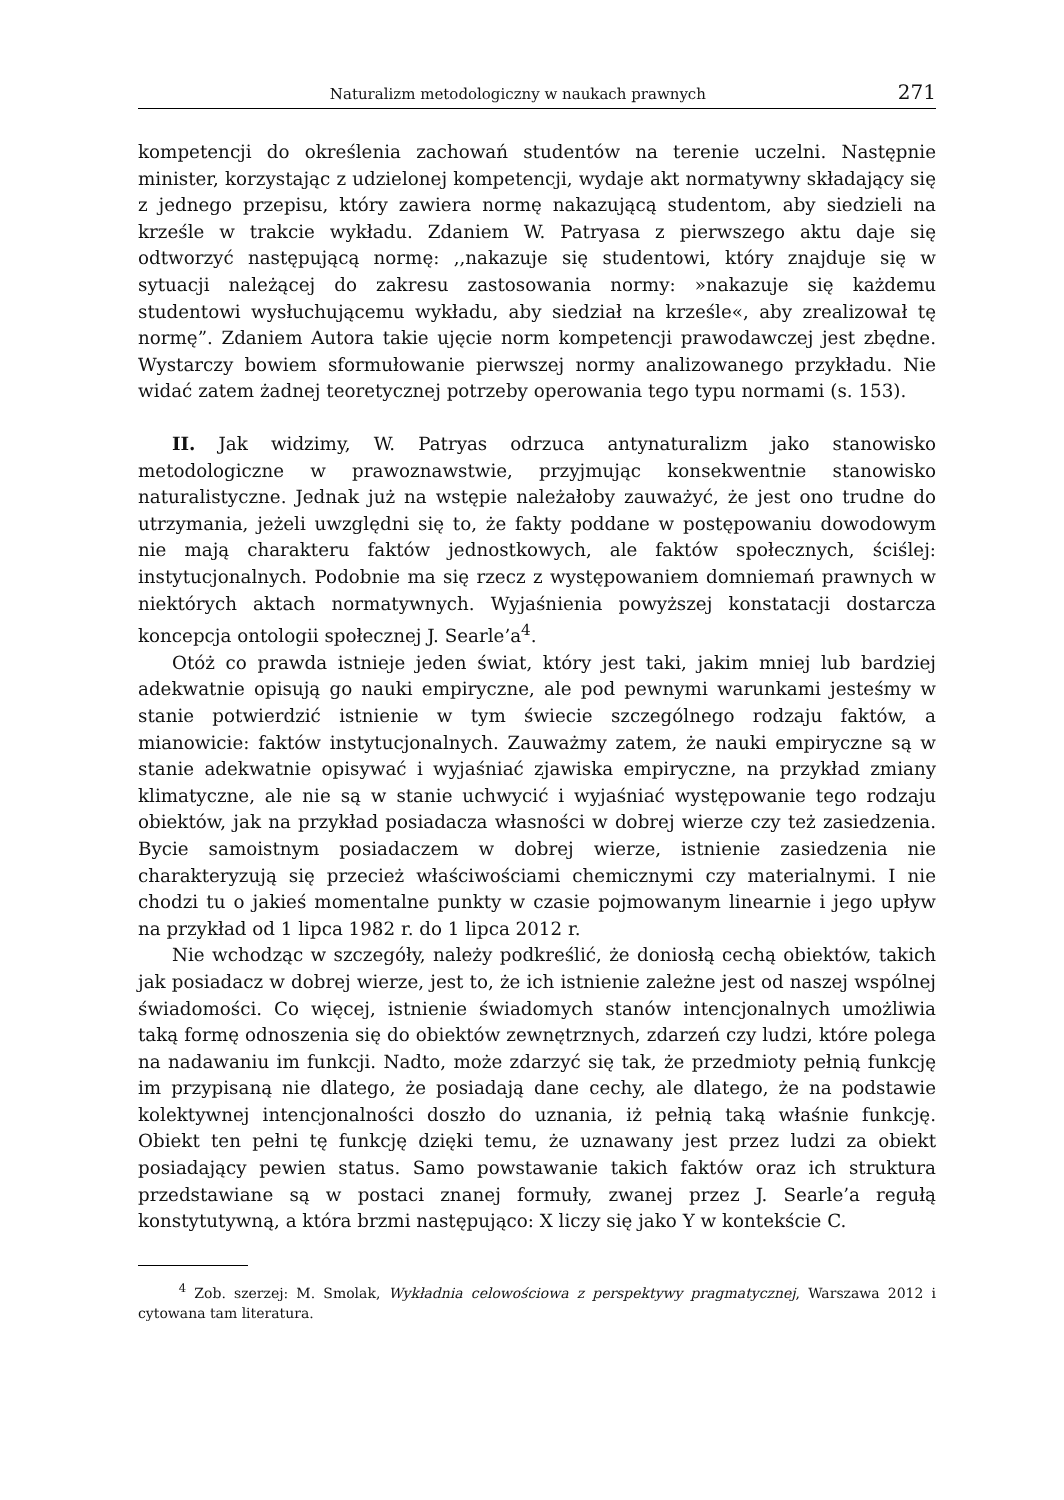Naturalizm metodologiczny w naukach prawnych 271
kompetencji do określenia zachowań studentów na terenie uczelni. Następnie minister, korzystając z udzielonej kompetencji, wydaje akt normatywny składający się z jednego przepisu, który zawiera normę nakazującą studentom, aby siedzieli na krześle w trakcie wykładu. Zdaniem W. Patryasa z pierwszego aktu daje się odtworzyć następującą normę: ,,nakazuje się studentowi, który znajduje się w sytuacji należącej do zakresu zastosowania normy: »nakazuje się każdemu studentowi wysłuchującemu wykładu, aby siedział na krześle«, aby zrealizował tę normę”. Zdaniem Autora takie ujęcie norm kompetencji prawodawczej jest zbędne. Wystarczy bowiem sformułowanie pierwszej normy analizowanego przykładu. Nie widać zatem żadnej teoretycznej potrzeby operowania tego typu normami (s. 153).
II. Jak widzimy, W. Patryas odrzuca antynaturalizm jako stanowisko metodologiczne w prawoznawstwie, przyjmując konsekwentnie stanowisko naturalistyczne. Jednak już na wstępie należałoby zauważyć, że jest ono trudne do utrzymania, jeżeli uwzględni się to, że fakty poddane w postępowaniu dowodowym nie mają charakteru faktów jednostkowych, ale faktów społecznych, ściślej: instytucjonalnych. Podobnie ma się rzecz z występowaniem domniemań prawnych w niektórych aktach normatywnych. Wyjaśnienia powyższej konstatacji dostarcza koncepcja ontologii społecznej J. Searle’a<sup>4</sup>.
Otóż co prawda istnieje jeden świat, który jest taki, jakim mniej lub bardziej adekwatnie opisują go nauki empiryczne, ale pod pewnymi warunkami jesteśmy w stanie potwierdzić istnienie w tym świecie szczególnego rodzaju faktów, a mianowicie: faktów instytucjonalnych. Zauważmy zatem, że nauki empiryczne są w stanie adekwatnie opisywać i wyjaśniać zjawiska empiryczne, na przykład zmiany klimatyczne, ale nie są w stanie uchwycić i wyjaśniać występowanie tego rodzaju obiektów, jak na przykład posiadacza własności w dobrej wierze czy też zasiedzenia. Bycie samoistnym posiadaczem w dobrej wierze, istnienie zasiedzenia nie charakteryzują się przecież właściwościami chemicznymi czy materialnymi. I nie chodzi tu o jakieś momentalne punkty w czasie pojmowanym linearnie i jego upływ na przykład od 1 lipca 1982 r. do 1 lipca 2012 r.
Nie wchodząc w szczegóły, należy podkreślić, że doniosłą cechą obiektów, takich jak posiadacz w dobrej wierze, jest to, że ich istnienie zależne jest od naszej wspólnej świadomości. Co więcej, istnienie świadomych stanów intencjonalnych umożliwia taką formę odnoszenia się do obiektów zewnętrznych, zdarzeń czy ludzi, które polega na nadawaniu im funkcji. Nadto, może zdarzyć się tak, że przedmioty pełnią funkcję im przypisaną nie dlatego, że posiadają dane cechy, ale dlatego, że na podstawie kolektywnej intencjonalności doszło do uznania, iż pełnią taką właśnie funkcję. Obiekt ten pełni tę funkcję dzięki temu, że uznawany jest przez ludzi za obiekt posiadający pewien status. Samo powstawanie takich faktów oraz ich struktura przedstawiane są w postaci znanej formuły, zwanej przez J. Searle’a regułą konstytutywną, a która brzmi następująco: X liczy się jako Y w kontekście C.
<sup>4</sup> Zob. szerzej: M. Smolak, Wykładnia celowościowa z perspektywy pragmatycznej, Warszawa 2012 i cytowana tam literatura.